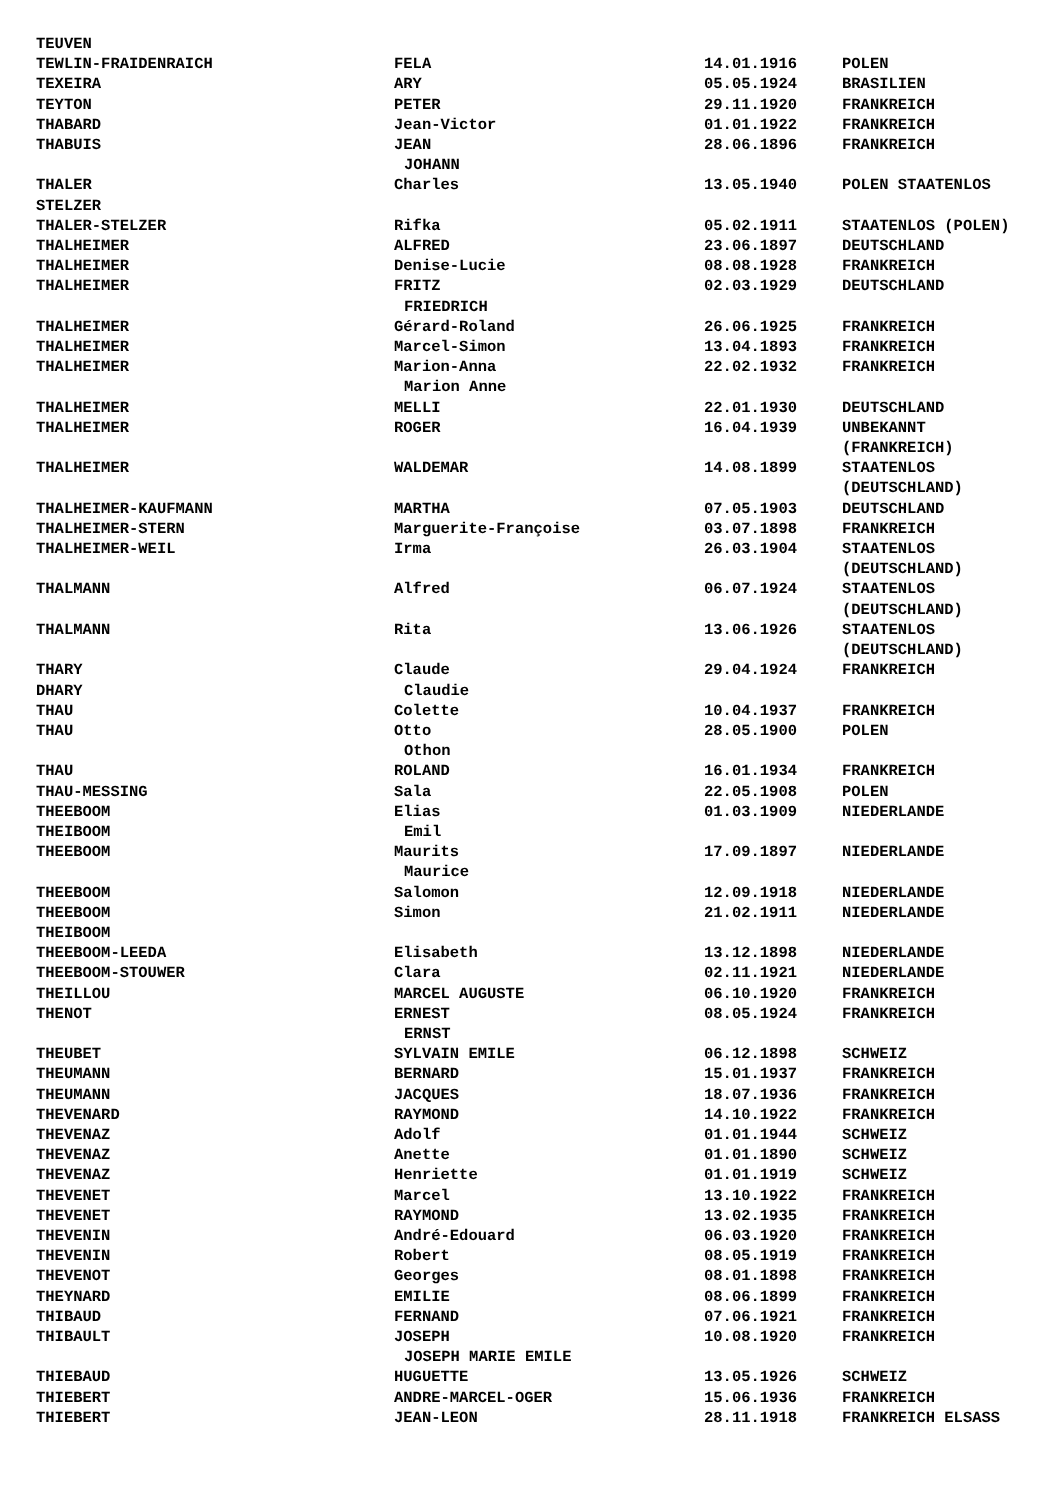| TEUVEN | | | |
| TEWLIN-FRAIDENRAICH | FELA | 14.01.1916 | POLEN |
| TEXEIRA | ARY | 05.05.1924 | BRASILIEN |
| TEYTON | PETER | 29.11.1920 | FRANKREICH |
| THABARD | Jean-Victor | 01.01.1922 | FRANKREICH |
| THABUIS | JEAN | 28.06.1896 | FRANKREICH |
| | JOHANN | | |
| THALER | Charles | 13.05.1940 | POLEN STAATENLOS |
| STELZER | | | |
| THALER-STELZER | Rifka | 05.02.1911 | STAATENLOS (POLEN) |
| THALHEIMER | ALFRED | 23.06.1897 | DEUTSCHLAND |
| THALHEIMER | Denise-Lucie | 08.08.1928 | FRANKREICH |
| THALHEIMER | FRITZ | 02.03.1929 | DEUTSCHLAND |
| | FRIEDRICH | | |
| THALHEIMER | Gérard-Roland | 26.06.1925 | FRANKREICH |
| THALHEIMER | Marcel-Simon | 13.04.1893 | FRANKREICH |
| THALHEIMER | Marion-Anna | 22.02.1932 | FRANKREICH |
| | Marion Anne | | |
| THALHEIMER | MELLI | 22.01.1930 | DEUTSCHLAND |
| THALHEIMER | ROGER | 16.04.1939 | UNBEKANNT (FRANKREICH) |
| THALHEIMER | WALDEMAR | 14.08.1899 | STAATENLOS (DEUTSCHLAND) |
| THALHEIMER-KAUFMANN | MARTHA | 07.05.1903 | DEUTSCHLAND |
| THALHEIMER-STERN | Marguerite-Françoise | 03.07.1898 | FRANKREICH |
| THALHEIMER-WEIL | Irma | 26.03.1904 | STAATENLOS (DEUTSCHLAND) |
| THALMANN | Alfred | 06.07.1924 | STAATENLOS (DEUTSCHLAND) |
| THALMANN | Rita | 13.06.1926 | STAATENLOS (DEUTSCHLAND) |
| THARY | Claude | 29.04.1924 | FRANKREICH |
| DHARY | Claudie | | |
| THAU | Colette | 10.04.1937 | FRANKREICH |
| THAU | Otto | 28.05.1900 | POLEN |
| | Othon | | |
| THAU | ROLAND | 16.01.1934 | FRANKREICH |
| THAU-MESSING | Sala | 22.05.1908 | POLEN |
| THEEBOOM | Elias | 01.03.1909 | NIEDERLANDE |
| THEIBOOM | Emil | | |
| THEEBOOM | Maurits | 17.09.1897 | NIEDERLANDE |
| | Maurice | | |
| THEEBOOM | Salomon | 12.09.1918 | NIEDERLANDE |
| THEEBOOM | Simon | 21.02.1911 | NIEDERLANDE |
| THEIBOOM | | | |
| THEEBOOM-LEEDA | Elisabeth | 13.12.1898 | NIEDERLANDE |
| THEEBOOM-STOUWER | Clara | 02.11.1921 | NIEDERLANDE |
| THEILLOU | MARCEL AUGUSTE | 06.10.1920 | FRANKREICH |
| THENOT | ERNEST | 08.05.1924 | FRANKREICH |
| | ERNST | | |
| THEUBET | SYLVAIN EMILE | 06.12.1898 | SCHWEIZ |
| THEUMANN | BERNARD | 15.01.1937 | FRANKREICH |
| THEUMANN | JACQUES | 18.07.1936 | FRANKREICH |
| THEVENARD | RAYMOND | 14.10.1922 | FRANKREICH |
| THEVENAZ | Adolf | 01.01.1944 | SCHWEIZ |
| THEVENAZ | Anette | 01.01.1890 | SCHWEIZ |
| THEVENAZ | Henriette | 01.01.1919 | SCHWEIZ |
| THEVENET | Marcel | 13.10.1922 | FRANKREICH |
| THEVENET | RAYMOND | 13.02.1935 | FRANKREICH |
| THEVENIN | André-Edouard | 06.03.1920 | FRANKREICH |
| THEVENIN | Robert | 08.05.1919 | FRANKREICH |
| THEVENOT | Georges | 08.01.1898 | FRANKREICH |
| THEYNARD | EMILIE | 08.06.1899 | FRANKREICH |
| THIBAUD | FERNAND | 07.06.1921 | FRANKREICH |
| THIBAULT | JOSEPH | 10.08.1920 | FRANKREICH |
| | JOSEPH MARIE EMILE | | |
| THIEBAUD | HUGUETTE | 13.05.1926 | SCHWEIZ |
| THIEBERT | ANDRE-MARCEL-OGER | 15.06.1936 | FRANKREICH |
| THIEBERT | JEAN-LEON | 28.11.1918 | FRANKREICH ELSASS |